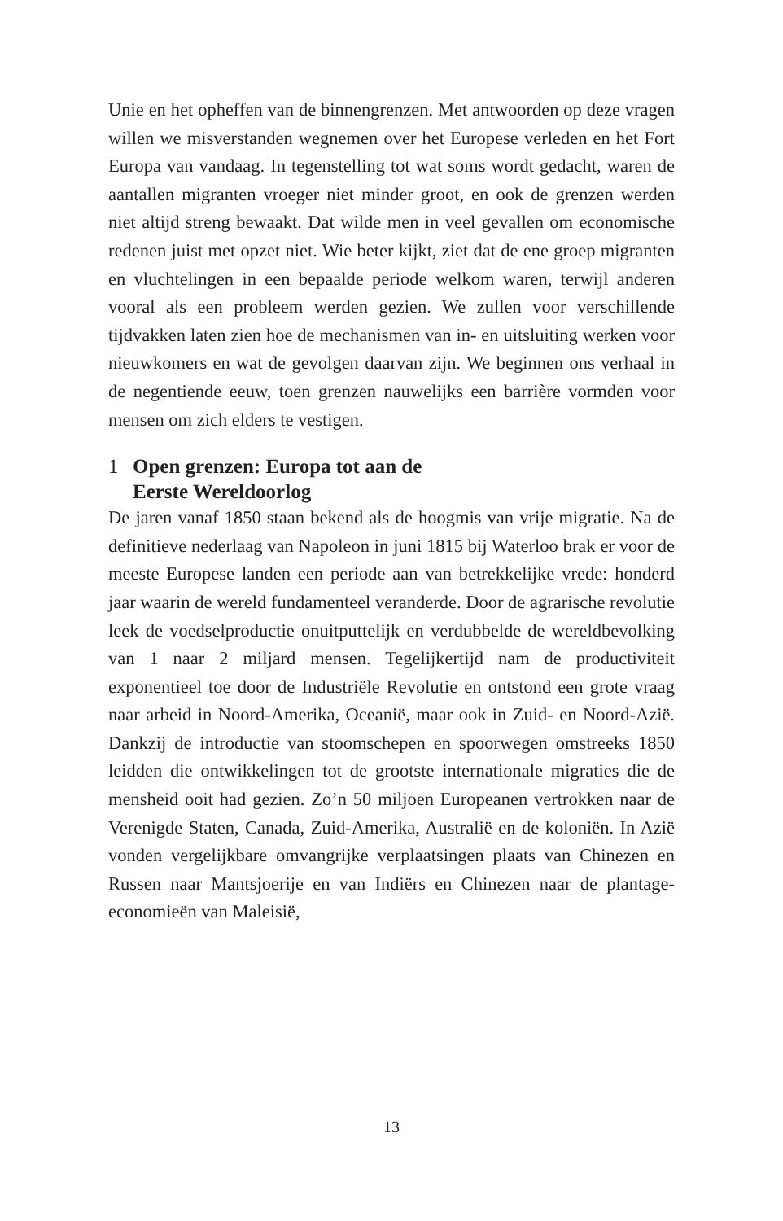Unie en het opheffen van de binnengrenzen. Met antwoorden op deze vragen willen we misverstanden wegnemen over het Europese verleden en het Fort Europa van vandaag. In tegenstelling tot wat soms wordt gedacht, waren de aantallen migranten vroeger niet minder groot, en ook de grenzen werden niet altijd streng bewaakt. Dat wilde men in veel gevallen om economische redenen juist met opzet niet. Wie beter kijkt, ziet dat de ene groep migranten en vluchtelingen in een bepaalde periode welkom waren, terwijl anderen vooral als een probleem werden gezien. We zullen voor verschillende tijdvakken laten zien hoe de mechanismen van in- en uitsluiting werken voor nieuwkomers en wat de gevolgen daarvan zijn. We beginnen ons verhaal in de negentiende eeuw, toen grenzen nauwelijks een barrière vormden voor mensen om zich elders te vestigen.
1 Open grenzen: Europa tot aan de
Eerste Wereldoorlog
De jaren vanaf 1850 staan bekend als de hoogmis van vrije migratie. Na de definitieve nederlaag van Napoleon in juni 1815 bij Waterloo brak er voor de meeste Europese landen een periode aan van betrekkelijke vrede: honderd jaar waarin de wereld fundamenteel veranderde. Door de agrarische revolutie leek de voedselproductie onuitputtelijk en verdubbelde de wereldbevolking van 1 naar 2 miljard mensen. Tegelijkertijd nam de productiviteit exponentieel toe door de Industriële Revolutie en ontstond een grote vraag naar arbeid in Noord-Amerika, Oceanië, maar ook in Zuid- en Noord-Azië. Dankzij de introductie van stoomschepen en spoorwegen omstreeks 1850 leidden die ontwikkelingen tot de grootste internationale migraties die de mensheid ooit had gezien. Zo’n 50 miljoen Europeanen vertrokken naar de Verenigde Staten, Canada, Zuid-Amerika, Australië en de koloniën. In Azië vonden vergelijkbare omvangrijke verplaatsingen plaats van Chinezen en Russen naar Mantsjoerije en van Indiërs en Chinezen naar de plantage-economieën van Maleisië,
13